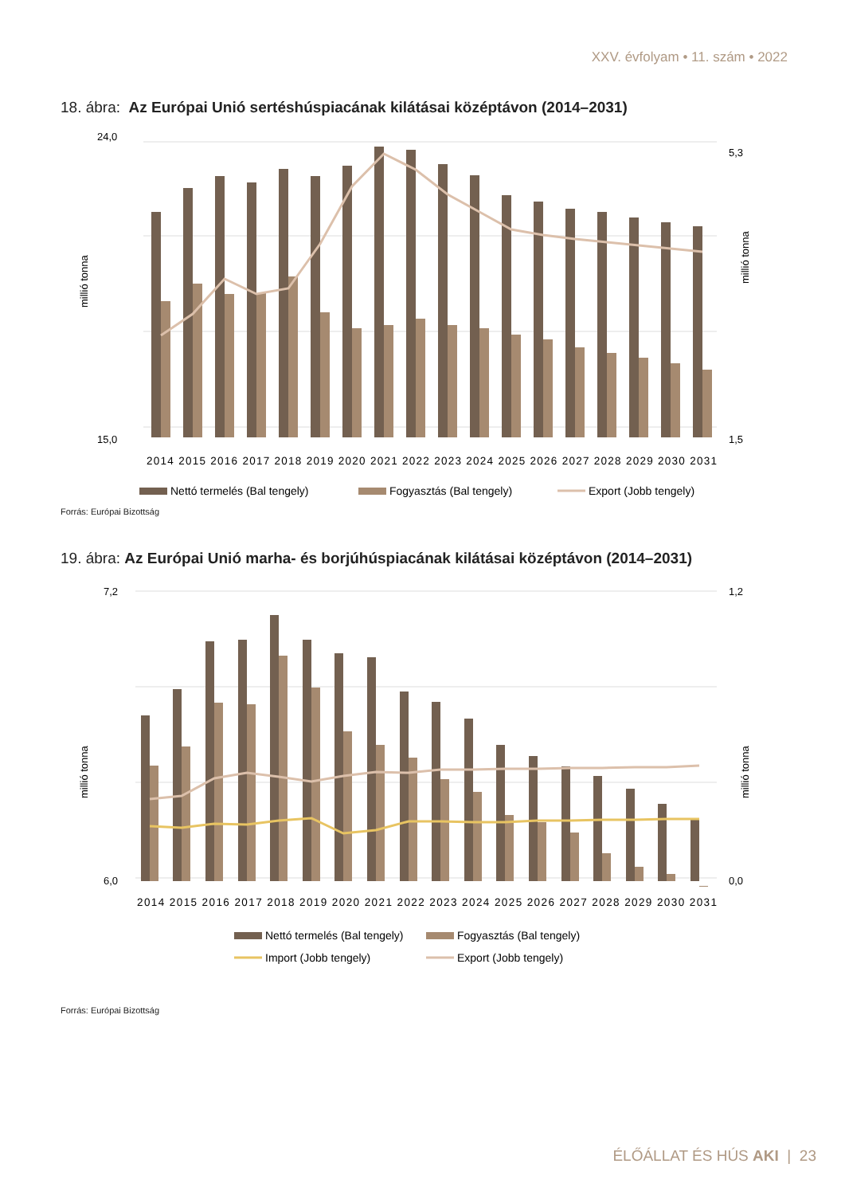XXV. évfolyam • 11. szám • 2022
18. ábra: Az Európai Unió sertéshúspiacának kilátásai középtávon (2014–2031)
millió tonna
millió tonna
24,0
15,0
5,3
1,5
2014 2015 2016 2017 2018 2019 2020 2021 2022 2023 2024 2025 2026 2027 2028 2029 2030 2031
Nettó termelés (Bal tengely)
Fogyasztás (Bal tengely)
Export (Jobb tengely)
Forrás: Európai Bizottság
19. ábra: Az Európai Unió marha- és borjúhúspiacának kilátásai középtávon (2014–2031)
millió tonna
millió tonna
7,2
6,0
1,2
0,0
2014 2015 2016 2017 2018 2019 2020 2021 2022 2023 2024 2025 2026 2027 2028 2029 2030 2031
Nettó termelés (Bal tengely)
Fogyasztás (Bal tengely)
Import (Jobb tengely)
Export (Jobb tengely)
Forrás: Európai Bizottság
ÉLŐÁLLAT ÉS HÚS AKI | 23